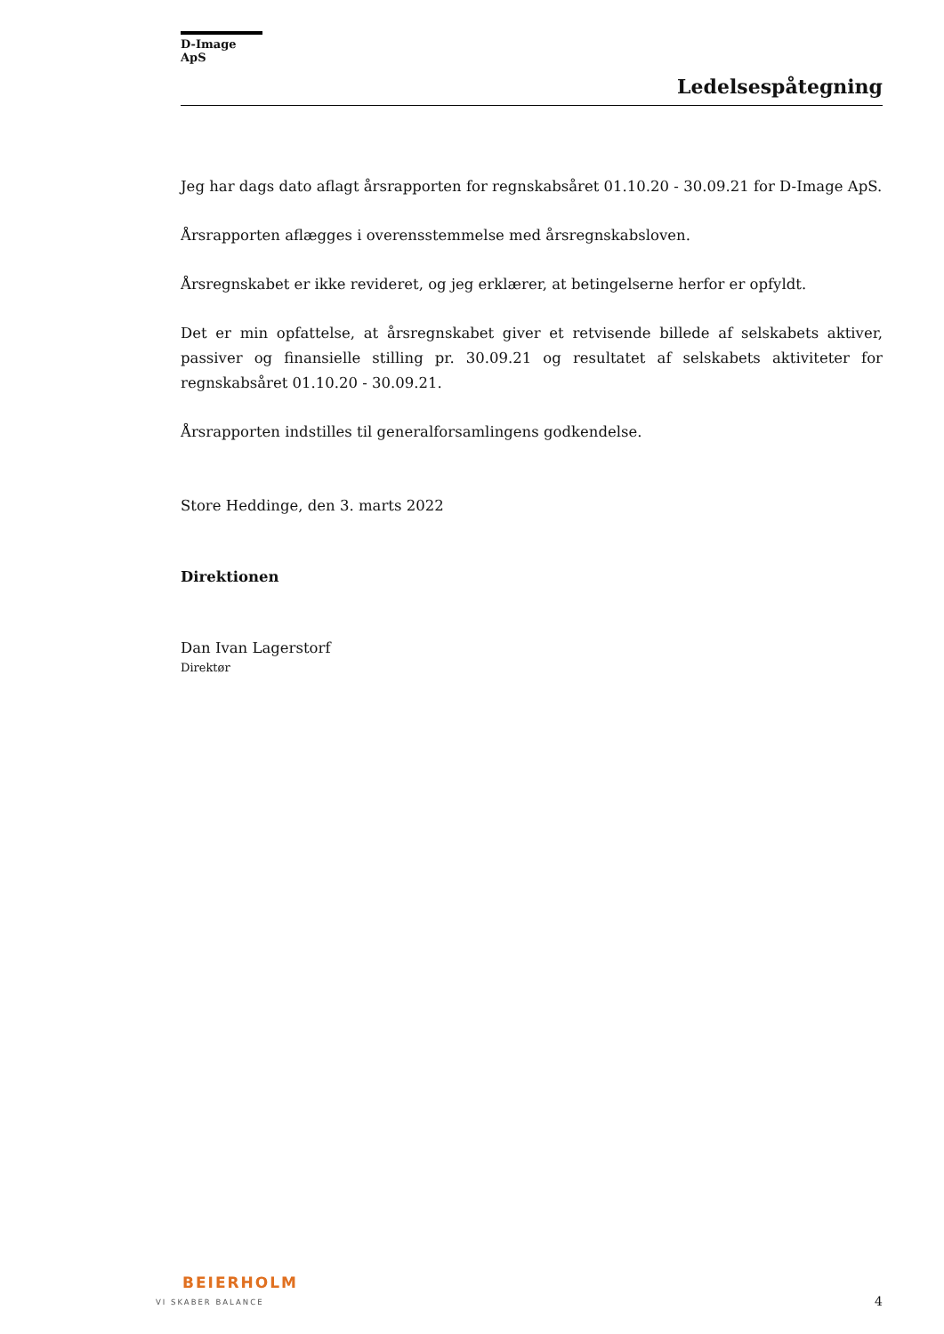D-Image ApS
Ledelsespåtegning
Jeg har dags dato aflagt årsrapporten for regnskabsåret 01.10.20 - 30.09.21 for D-Image ApS.
Årsrapporten aflægges i overensstemmelse med årsregnskabsloven.
Årsregnskabet er ikke revideret, og jeg erklærer, at betingelserne herfor er opfyldt.
Det er min opfattelse, at årsregnskabet giver et retvisende billede af selskabets aktiver, passiver og finansielle stilling pr. 30.09.21 og resultatet af selskabets aktiviteter for regnskabsåret 01.10.20 - 30.09.21.
Årsrapporten indstilles til generalforsamlingens godkendelse.
Store Heddinge, den 3. marts 2022
Direktionen
Dan Ivan Lagerstorf
Direktør
BEIERHOLM
VI SKABER BALANCE
4